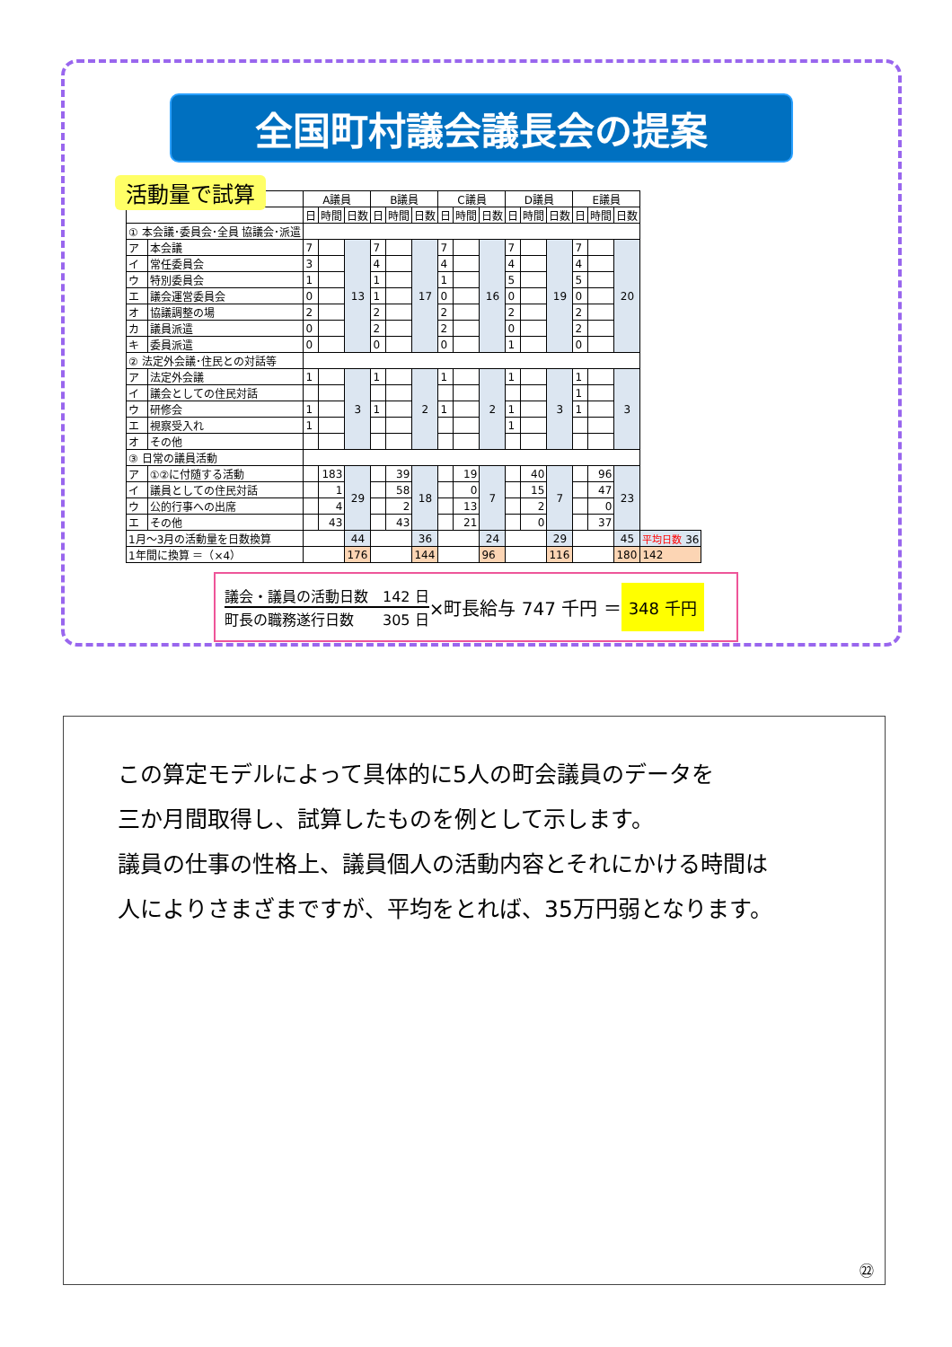全国町村議会議長会の提案
活動量で試算
| | | A議員 | | | B議員 | | | C議員 | | | D議員 | | | E議員 | | | |
| --- | --- | --- | --- | --- | --- | --- | --- | --- | --- | --- | --- | --- | --- | --- | --- | --- | --- |
| | | 日 | 時間 | 日数 | 日 | 時間 | 日数 | 日 | 時間 | 日数 | 日 | 時間 | 日数 | 日 | 時間 | 日数 | |
| ① 本会議･委員会･全員 協議会･派遣 | | | | | | | | | | | | | | | | | |
| ア | 本会議 | 7 | | 13 | 7 | | 17 | 7 | | 16 | 7 | | 19 | 7 | | 20 | |
| イ | 常任委員会 | 3 | | | 4 | | | 4 | | | 4 | | | 4 | | | |
| ウ | 特別委員会 | 1 | | | 1 | | | 1 | | | 5 | | | 5 | | | |
| エ | 議会運営委員会 | 0 | | | 1 | | | 0 | | | 0 | | | 0 | | | |
| オ | 協議調整の場 | 2 | | | 2 | | | 2 | | | 2 | | | 2 | | | |
| カ | 議員派遣 | 0 | | | 2 | | | 2 | | | 0 | | | 2 | | | |
| キ | 委員派遣 | 0 | | | 0 | | | 0 | | | 1 | | | 0 | | | |
| ② 法定外会議･住民との対話等 | | | | | | | | | | | | | | | | | |
| ア | 法定外会議 | 1 | | 3 | 1 | | 2 | 1 | | 2 | 1 | | 3 | 1 | | 3 | |
| イ | 議会としての住民対話 | | | | | | | | | | | | | 1 | | | |
| ウ | 研修会 | 1 | | | 1 | | | 1 | | | 1 | | | 1 | | | |
| エ | 視察受入れ | 1 | | | | | | | | | 1 | | | | | | |
| オ | その他 | | | | | | | | | | | | | | | | |
| ③ 日常の議員活動 | | | | | | | | | | | | | | | | | |
| ア | ①②に付随する活動 | | 183 | 29 | | 39 | 18 | | 19 | 7 | | 40 | 7 | | 96 | 23 | |
| イ | 議員としての住民対話 | | 1 | | | 58 | | | 0 | | | 15 | | | 47 | | |
| ウ | 公的行事への出席 | | 4 | | | 2 | | | 13 | | | 2 | | | 0 | | |
| エ | その他 | | 43 | | | 43 | | | 21 | | | 0 | | | 37 | | |
| 1月～3月の活動量を日数換算 | | | | 44 | | | 36 | | | 24 | | | 29 | | | 45 | 平均日数 36 |
| 1年間に換算 ＝（×4） | | | | 176 | | | 144 | | | 96 | | | 116 | | | 180 | 142 |
議会・議員の活動日数　142 日
町長の職務遂行日数　　305 日
×町長給与 747 千円 ＝
348 千円
この算定モデルによって具体的に5人の町会議員のデータを
三か月間取得し、試算したものを例として示します。
議員の仕事の性格上、議員個人の活動内容とそれにかける時間は
人によりさまざまですが、平均をとれば、35万円弱となります。
㉒